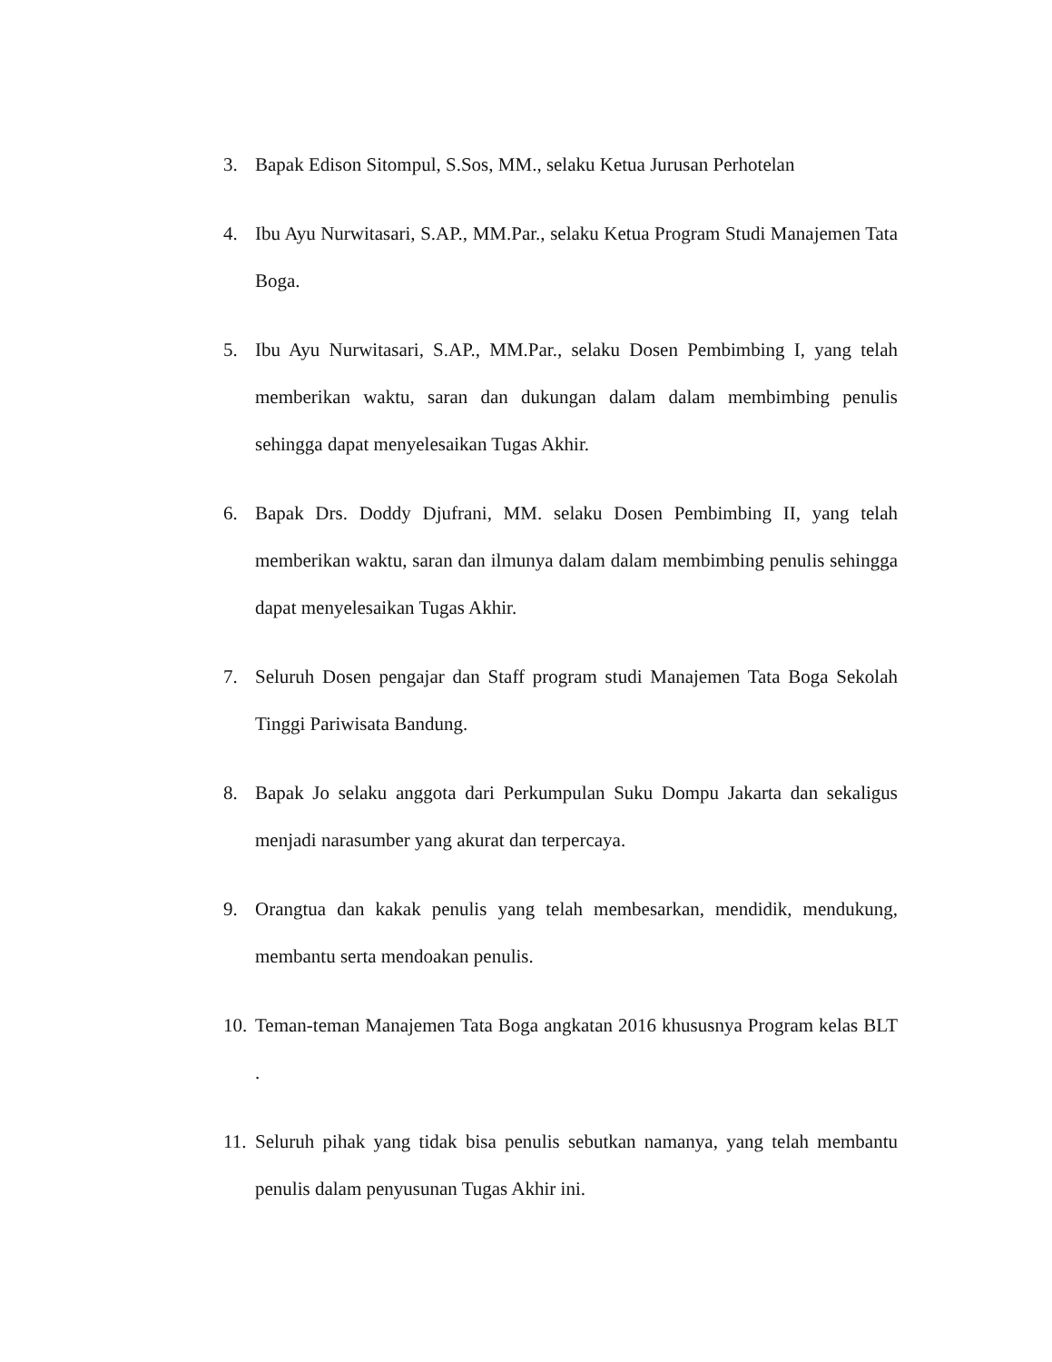3. Bapak Edison Sitompul, S.Sos, MM., selaku Ketua Jurusan Perhotelan
4. Ibu Ayu Nurwitasari, S.AP., MM.Par., selaku Ketua Program Studi Manajemen Tata Boga.
5. Ibu Ayu Nurwitasari, S.AP., MM.Par., selaku Dosen Pembimbing I, yang telah memberikan waktu, saran dan dukungan dalam dalam membimbing penulis sehingga dapat menyelesaikan Tugas Akhir.
6. Bapak Drs. Doddy Djufrani, MM. selaku Dosen Pembimbing II, yang telah memberikan waktu, saran dan ilmunya dalam dalam membimbing penulis sehingga dapat menyelesaikan Tugas Akhir.
7. Seluruh Dosen pengajar dan Staff program studi Manajemen Tata Boga Sekolah Tinggi Pariwisata Bandung.
8. Bapak Jo selaku anggota dari Perkumpulan Suku Dompu Jakarta dan sekaligus menjadi narasumber yang akurat dan terpercaya.
9. Orangtua dan kakak penulis yang telah membesarkan, mendidik, mendukung, membantu serta mendoakan penulis.
10. Teman-teman Manajemen Tata Boga angkatan 2016 khususnya Program kelas BLT .
11. Seluruh pihak yang tidak bisa penulis sebutkan namanya, yang telah membantu penulis dalam penyusunan Tugas Akhir ini.